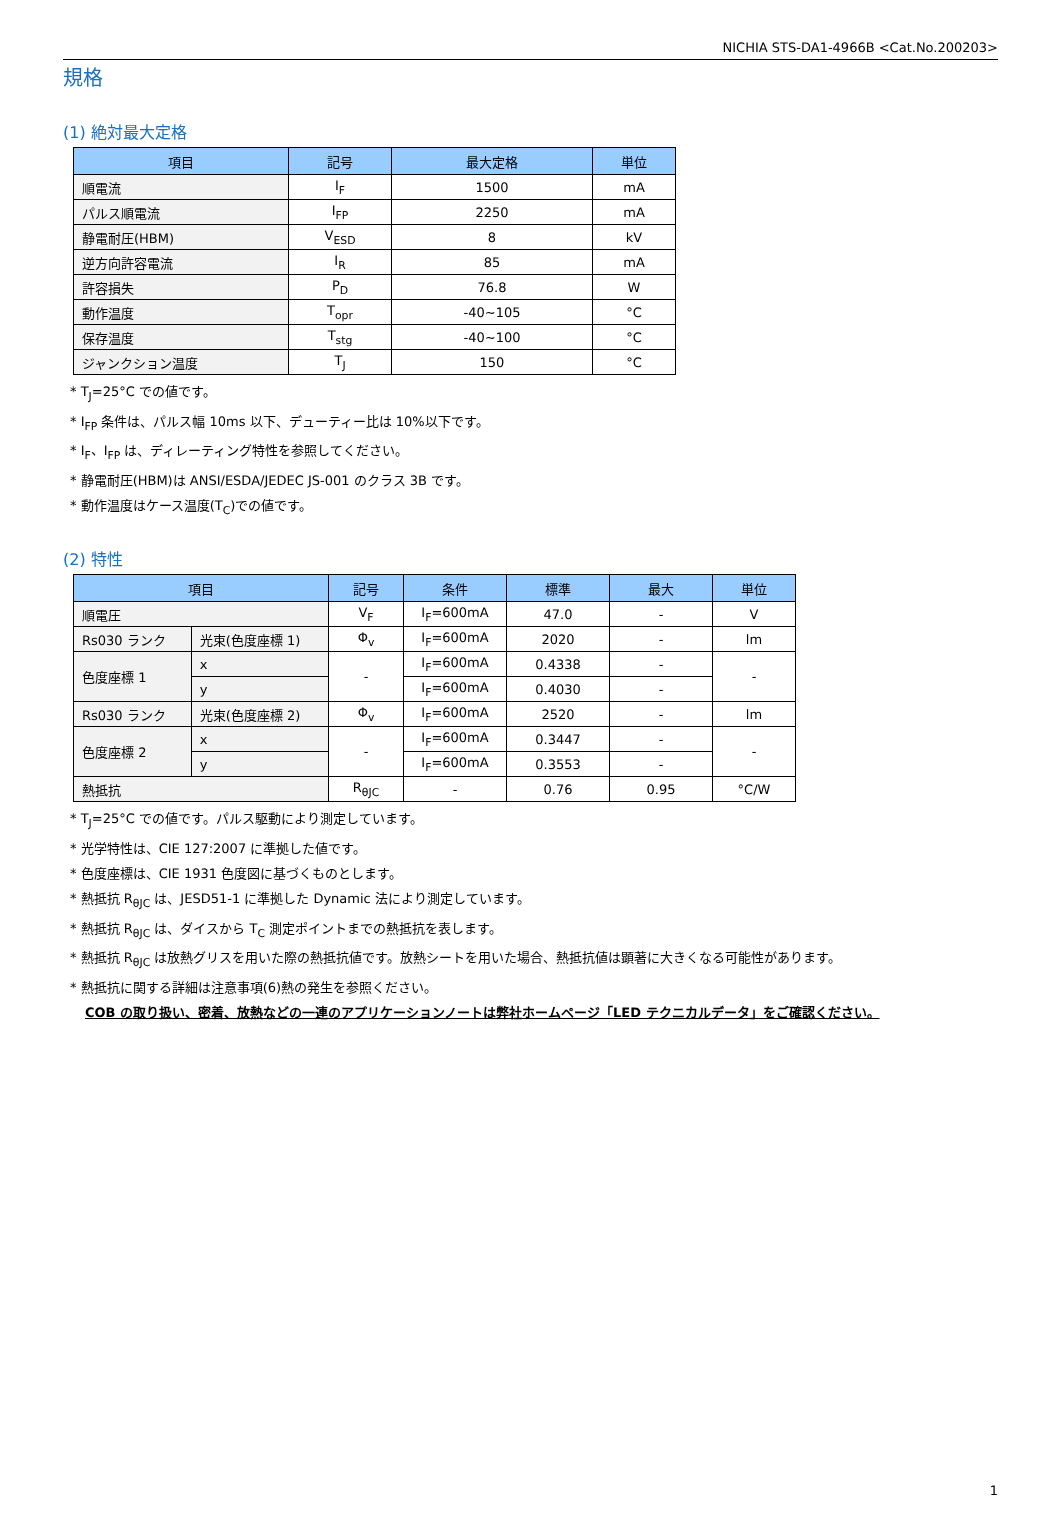NICHIA STS-DA1-4966B <Cat.No.200203>
規格
(1) 絶対最大定格
| 項目 | 記号 | 最大定格 | 単位 |
| --- | --- | --- | --- |
| 順電流 | I<sub>F</sub> | 1500 | mA |
| パルス順電流 | I<sub>FP</sub> | 2250 | mA |
| 静電耐圧(HBM) | V<sub>ESD</sub> | 8 | kV |
| 逆方向許容電流 | I<sub>R</sub> | 85 | mA |
| 許容損失 | P<sub>D</sub> | 76.8 | W |
| 動作温度 | T<sub>opr</sub> | -40~105 | °C |
| 保存温度 | T<sub>stg</sub> | -40~100 | °C |
| ジャンクション温度 | T<sub>J</sub> | 150 | °C |
* T<sub>J</sub>=25°C での値です。
* I<sub>FP</sub> 条件は、パルス幅 10ms 以下、デューティー比は 10%以下です。
* I<sub>F</sub>、I<sub>FP</sub> は、ディレーティング特性を参照してください。
* 静電耐圧(HBM)は ANSI/ESDA/JEDEC JS-001 のクラス 3B です。
* 動作温度はケース温度(T<sub>C</sub>)での値です。
(2) 特性
| 項目 | | 記号 | 条件 | 標準 | 最大 | 単位 |
| --- | --- | --- | --- | --- | --- | --- |
| 順電圧 | | V<sub>F</sub> | I<sub>F</sub>=600mA | 47.0 | - | V |
| Rs030 ランク | 光束(色度座標 1) | Φ<sub>v</sub> | I<sub>F</sub>=600mA | 2020 | - | lm |
| 色度座標 1 | x | - | I<sub>F</sub>=600mA | 0.4338 | - | - |
| | y | | I<sub>F</sub>=600mA | 0.4030 | - | |
| Rs030 ランク | 光束(色度座標 2) | Φ<sub>v</sub> | I<sub>F</sub>=600mA | 2520 | - | lm |
| 色度座標 2 | x | - | I<sub>F</sub>=600mA | 0.3447 | - | - |
| | y | | I<sub>F</sub>=600mA | 0.3553 | - | |
| 熱抵抗 | | R<sub>θJC</sub> | - | 0.76 | 0.95 | °C/W |
* T<sub>J</sub>=25°C での値です。パルス駆動により測定しています。
* 光学特性は、CIE 127:2007 に準拠した値です。
* 色度座標は、CIE 1931 色度図に基づくものとします。
* 熱抵抗 R<sub>θJC</sub> は、JESD51-1 に準拠した Dynamic 法により測定しています。
* 熱抵抗 R<sub>θJC</sub> は、ダイスから T<sub>C</sub> 測定ポイントまでの熱抵抗を表します。
* 熱抵抗 R<sub>θJC</sub> は放熱グリスを用いた際の熱抵抗値です。放熱シートを用いた場合、熱抵抗値は顕著に大きくなる可能性があります。
* 熱抵抗に関する詳細は注意事項(6)熱の発生を参照ください。
COB の取り扱い、密着、放熱などの一連のアプリケーションノートは弊社ホームページ「LED テクニカルデータ」をご確認ください。
1